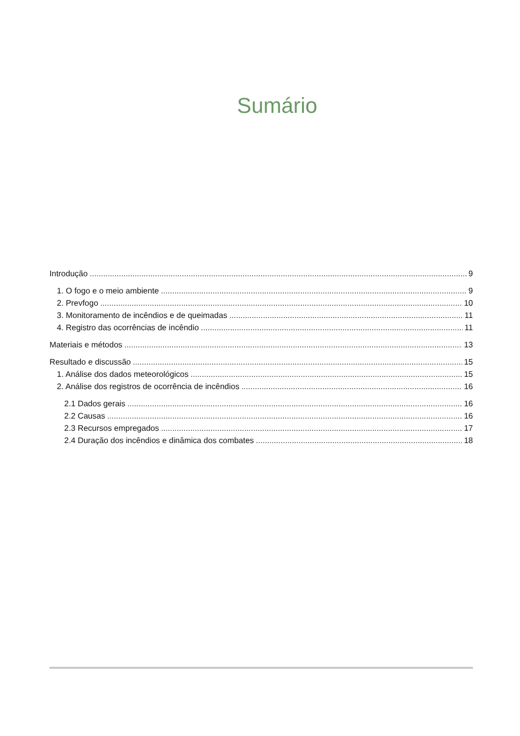Sumário
Introdução 9
1. O fogo e o meio ambiente 9
2. Prevfogo 10
3. Monitoramento de incêndios e de queimadas 11
4. Registro das ocorrências de incêndio 11
Materiais e métodos 13
Resultado e discussão 15
1. Análise dos dados meteorológicos 15
2. Análise dos registros de ocorrência de incêndios 16
2.1 Dados gerais 16
2.2 Causas 16
2.3 Recursos empregados 17
2.4 Duração dos incêndios e dinâmica dos combates 18